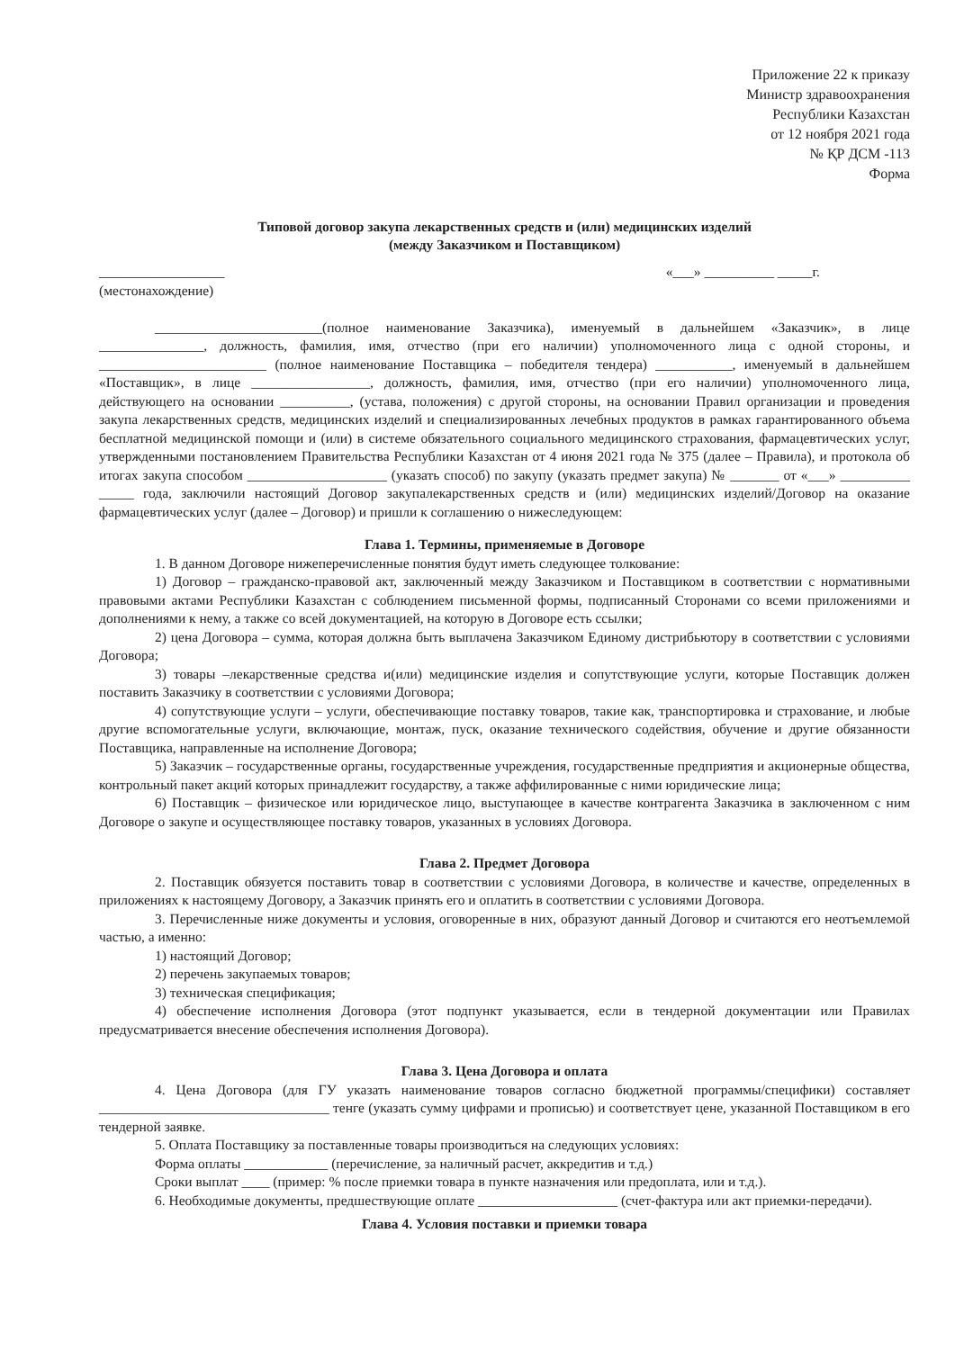Приложение 22 к приказу
Министр здравоохранения
Республики Казахстан
от 12 ноября 2021 года
№ ҚР ДСМ -113
Форма
Типовой договор закупа лекарственных средств и (или) медицинских изделий
(между Заказчиком и Поставщиком)
__________________ «___» __________ _____г.
(местонахождение)
________________________(полное наименование Заказчика), именуемый в дальнейшем «Заказчик», в лице _______________, должность, фамилия, имя, отчество (при его наличии) уполномоченного лица с одной стороны, и ________________________ (полное наименование Поставщика – победителя тендера) ___________, именуемый в дальнейшем «Поставщик», в лице _________________, должность, фамилия, имя, отчество (при его наличии) уполномоченного лица, действующего на основании __________, (устава, положения) с другой стороны, на основании Правил организации и проведения закупа лекарственных средств, медицинских изделий и специализированных лечебных продуктов в рамках гарантированного объема бесплатной медицинской помощи и (или) в системе обязательного социального медицинского страхования, фармацевтических услуг, утвержденными постановлением Правительства Республики Казахстан от 4 июня 2021 года № 375 (далее – Правила), и протокола об итогах закупа способом ____________________ (указать способ) по закупу (указать предмет закупа) № _______ от «___» __________ _____ года, заключили настоящий Договор закупалекарственных средств и (или) медицинских изделий/Договор на оказание фармацевтических услуг (далее – Договор) и пришли к соглашению о нижеследующем:
Глава 1. Термины, применяемые в Договоре
1. В данном Договоре нижеперечисленные понятия будут иметь следующее толкование:
1) Договор – гражданско-правовой акт, заключенный между Заказчиком и Поставщиком в соответствии с нормативными правовыми актами Республики Казахстан с соблюдением письменной формы, подписанный Сторонами со всеми приложениями и дополнениями к нему, а также со всей документацией, на которую в Договоре есть ссылки;
2) цена Договора – сумма, которая должна быть выплачена Заказчиком Единому дистрибьютору в соответствии с условиями Договора;
3) товары –лекарственные средства и(или) медицинские изделия и сопутствующие услуги, которые Поставщик должен поставить Заказчику в соответствии с условиями Договора;
4) сопутствующие услуги – услуги, обеспечивающие поставку товаров, такие как, транспортировка и страхование, и любые другие вспомогательные услуги, включающие, монтаж, пуск, оказание технического содействия, обучение и другие обязанности Поставщика, направленные на исполнение Договора;
5) Заказчик – государственные органы, государственные учреждения, государственные предприятия и акционерные общества, контрольный пакет акций которых принадлежит государству, а также аффилированные с ними юридические лица;
6) Поставщик – физическое или юридическое лицо, выступающее в качестве контрагента Заказчика в заключенном с ним Договоре о закупе и осуществляющее поставку товаров, указанных в условиях Договора.
Глава 2. Предмет Договора
2. Поставщик обязуется поставить товар в соответствии с условиями Договора, в количестве и качестве, определенных в приложениях к настоящему Договору, а Заказчик принять его и оплатить в соответствии с условиями Договора.
3. Перечисленные ниже документы и условия, оговоренные в них, образуют данный Договор и считаются его неотъемлемой частью, а именно:
1) настоящий Договор;
2) перечень закупаемых товаров;
3) техническая спецификация;
4) обеспечение исполнения Договора (этот подпункт указывается, если в тендерной документации или Правилах предусматривается внесение обеспечения исполнения Договора).
Глава 3. Цена Договора и оплата
4. Цена Договора (для ГУ указать наименование товаров согласно бюджетной программы/специфики) составляет _________________________________ тенге (указать сумму цифрами и прописью) и соответствует цене, указанной Поставщиком в его тендерной заявке.
5. Оплата Поставщику за поставленные товары производиться на следующих условиях:
Форма оплаты ____________ (перечисление, за наличный расчет, аккредитив и т.д.)
Сроки выплат ____ (пример: % после приемки товара в пункте назначения или предоплата, или и т.д.).
6. Необходимые документы, предшествующие оплате ____________________ (счет-фактура или акт приемки-передачи).
Глава 4. Условия поставки и приемки товара